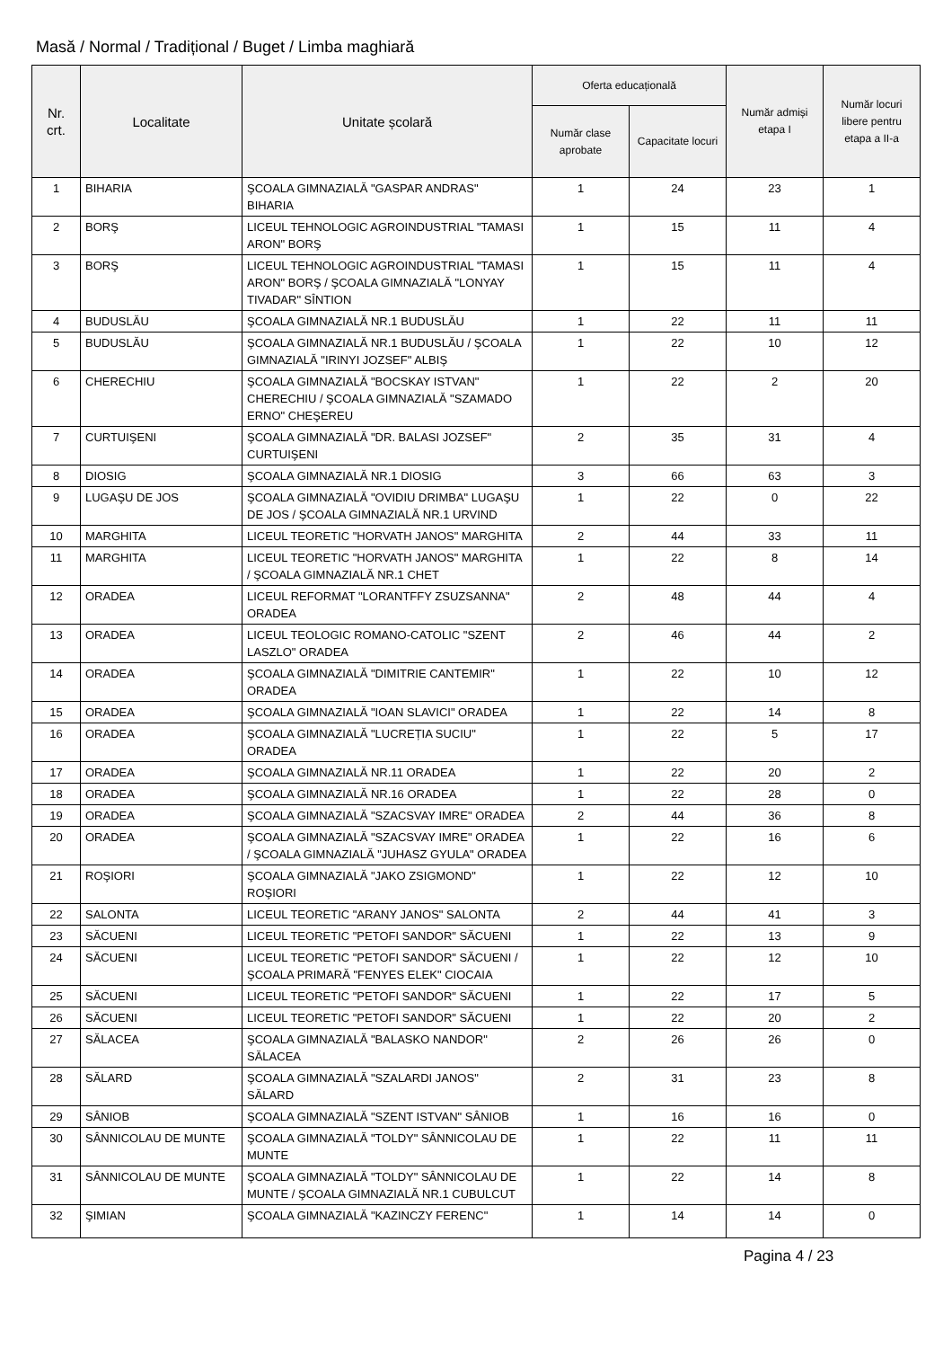Masă / Normal / Tradițional / Buget / Limba maghiară
| Nr. crt. | Localitate | Unitate școlară | Oferta educațională | | Număr admiși etapa I | Număr locuri libere pentru etapa a II-a |
| --- | --- | --- | --- | --- | --- | --- |
| | | | Număr clase aprobate | Capacitate locuri | | |
| 1 | BIHARIA | ŞCOALA GIMNAZIALĂ "GASPAR ANDRAS" BIHARIA | 1 | 24 | 23 | 1 |
| 2 | BORŞ | LICEUL TEHNOLOGIC AGROINDUSTRIAL "TAMASI ARON" BORŞ | 1 | 15 | 11 | 4 |
| 3 | BORŞ | LICEUL TEHNOLOGIC AGROINDUSTRIAL "TAMASI ARON" BORŞ / ŞCOALA GIMNAZIALĂ "LONYAY TIVADAR" SÎNTION | 1 | 15 | 11 | 4 |
| 4 | BUDUSLĂU | ŞCOALA GIMNAZIALĂ NR.1 BUDUSLĂU | 1 | 22 | 11 | 11 |
| 5 | BUDUSLĂU | ŞCOALA GIMNAZIALĂ NR.1 BUDUSLĂU / ŞCOALA GIMNAZIALĂ "IRINYI JOZSEF" ALBIŞ | 1 | 22 | 10 | 12 |
| 6 | CHERECHIU | ŞCOALA GIMNAZIALĂ "BOCSKAY ISTVAN" CHERECHIU / ŞCOALA GIMNAZIALĂ "SZAMADO ERNO" CHEŞEREU | 1 | 22 | 2 | 20 |
| 7 | CURTUIŞENI | ŞCOALA GIMNAZIALĂ "DR. BALASI JOZSEF" CURTUIŞENI | 2 | 35 | 31 | 4 |
| 8 | DIOSIG | ŞCOALA GIMNAZIALĂ NR.1 DIOSIG | 3 | 66 | 63 | 3 |
| 9 | LUGAŞU DE JOS | ŞCOALA GIMNAZIALĂ "OVIDIU DRIMBA" LUGAŞU DE JOS / ŞCOALA GIMNAZIALĂ NR.1 URVIND | 1 | 22 | 0 | 22 |
| 10 | MARGHITA | LICEUL TEORETIC "HORVATH JANOS" MARGHITA | 2 | 44 | 33 | 11 |
| 11 | MARGHITA | LICEUL TEORETIC "HORVATH JANOS" MARGHITA / ŞCOALA GIMNAZIALĂ NR.1 CHET | 1 | 22 | 8 | 14 |
| 12 | ORADEA | LICEUL REFORMAT "LORANTFFY ZSUZSANNA" ORADEA | 2 | 48 | 44 | 4 |
| 13 | ORADEA | LICEUL TEOLOGIC ROMANO-CATOLIC "SZENT LASZLO" ORADEA | 2 | 46 | 44 | 2 |
| 14 | ORADEA | ŞCOALA GIMNAZIALĂ "DIMITRIE CANTEMIR" ORADEA | 1 | 22 | 10 | 12 |
| 15 | ORADEA | ŞCOALA GIMNAZIALĂ "IOAN SLAVICI" ORADEA | 1 | 22 | 14 | 8 |
| 16 | ORADEA | ŞCOALA GIMNAZIALĂ "LUCREȚIA SUCIU" ORADEA | 1 | 22 | 5 | 17 |
| 17 | ORADEA | ŞCOALA GIMNAZIALĂ NR.11 ORADEA | 1 | 22 | 20 | 2 |
| 18 | ORADEA | ŞCOALA GIMNAZIALĂ NR.16 ORADEA | 1 | 22 | 28 | 0 |
| 19 | ORADEA | ŞCOALA GIMNAZIALĂ "SZACSVAY IMRE" ORADEA | 2 | 44 | 36 | 8 |
| 20 | ORADEA | ŞCOALA GIMNAZIALĂ "SZACSVAY IMRE" ORADEA / ŞCOALA GIMNAZIALĂ "JUHASZ GYULA" ORADEA | 1 | 22 | 16 | 6 |
| 21 | ROŞIORI | ŞCOALA GIMNAZIALĂ "JAKO ZSIGMOND" ROŞIORI | 1 | 22 | 12 | 10 |
| 22 | SALONTA | LICEUL TEORETIC "ARANY JANOS" SALONTA | 2 | 44 | 41 | 3 |
| 23 | SĂCUENI | LICEUL TEORETIC "PETOFI SANDOR" SĂCUENI | 1 | 22 | 13 | 9 |
| 24 | SĂCUENI | LICEUL TEORETIC "PETOFI SANDOR" SĂCUENI / ŞCOALA PRIMARĂ "FENYES ELEK" CIOCAIA | 1 | 22 | 12 | 10 |
| 25 | SĂCUENI | LICEUL TEORETIC "PETOFI SANDOR" SĂCUENI | 1 | 22 | 17 | 5 |
| 26 | SĂCUENI | LICEUL TEORETIC "PETOFI SANDOR" SĂCUENI | 1 | 22 | 20 | 2 |
| 27 | SĂLACEA | ŞCOALA GIMNAZIALĂ "BALASKO NANDOR" SĂLACEA | 2 | 26 | 26 | 0 |
| 28 | SĂLARD | ŞCOALA GIMNAZIALĂ "SZALARDI JANOS" SĂLARD | 2 | 31 | 23 | 8 |
| 29 | SÂNIOB | ŞCOALA GIMNAZIALĂ "SZENT ISTVAN" SÂNIOB | 1 | 16 | 16 | 0 |
| 30 | SÂNNICOLAU DE MUNTE | ŞCOALA GIMNAZIALĂ "TOLDY" SÂNNICOLAU DE MUNTE | 1 | 22 | 11 | 11 |
| 31 | SÂNNICOLAU DE MUNTE | ŞCOALA GIMNAZIALĂ "TOLDY" SÂNNICOLAU DE MUNTE / ŞCOALA GIMNAZIALĂ NR.1 CUBULCUT | 1 | 22 | 14 | 8 |
| 32 | ŞIMIAN | ŞCOALA GIMNAZIALĂ "KAZINCZY FERENC" | 1 | 14 | 14 | 0 |
Pagina 4 / 23